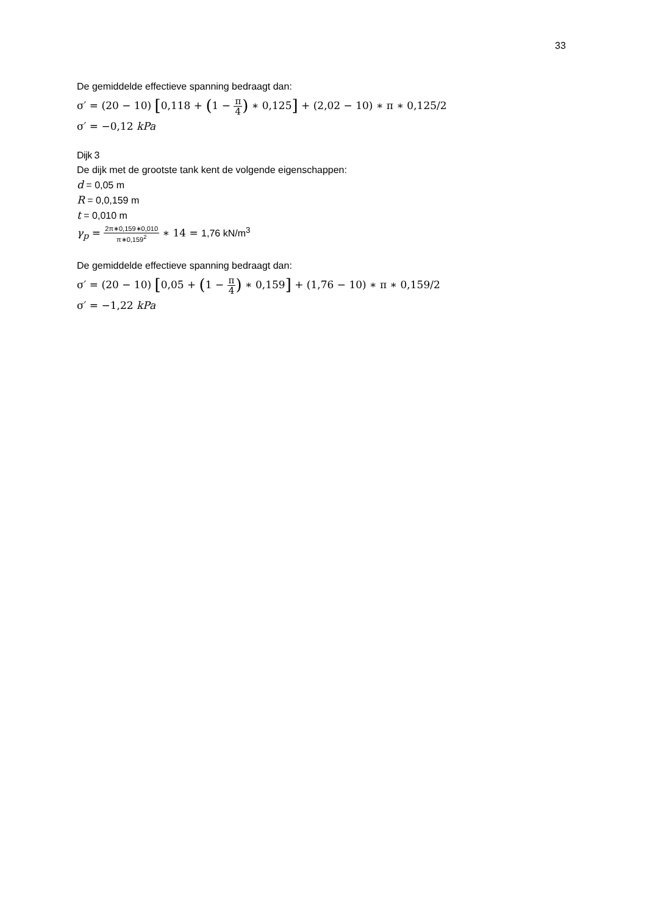33
De gemiddelde effectieve spanning bedraagt dan:
σ′ = (20 − 10) [0,118 + (1 − π 4) ∗ 0,125] + (2,02 − 10) ∗ π ∗ 0,125/2
σ′ = −0,12 kPa
Dijk 3
De dijk met de grootste tank kent de volgende eigenschappen:
d = 0,05 m
R = 0,0,159 m
t = 0,010 m
γ<sub>p</sub> = 2π∗0,159∗0,010 π∗0,159<sup>2</sup> ∗ 14 = 1,76 kN/m<sup>3</sup>
De gemiddelde effectieve spanning bedraagt dan:
σ′ = (20 − 10) [0,05 + (1 − π 4) ∗ 0,159] + (1,76 − 10) ∗ π ∗ 0,159/2
σ′ = −1,22 kPa